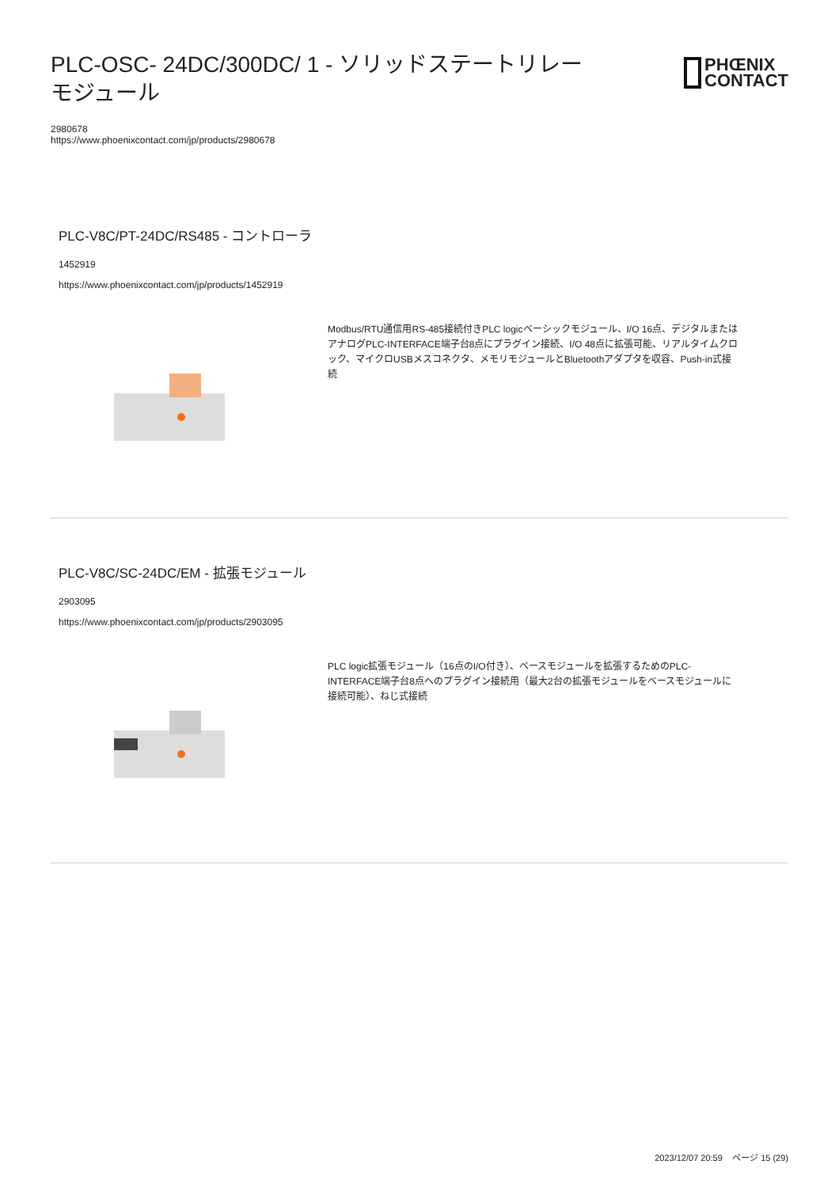PLC-OSC- 24DC/300DC/ 1 - ソリッドステートリレーモジュール
PHŒNIX
CONTACT
2980678
https://www.phoenixcontact.com/jp/products/2980678
PLC-V8C/PT-24DC/RS485 - コントローラ
1452919
https://www.phoenixcontact.com/jp/products/1452919
Modbus/RTU通信用RS-485接続付きPLC logicベーシックモジュール、I/O 16点、デジタルまたはアナログPLC-INTERFACE端子台8点にプラグイン接続、I/O 48点に拡張可能、リアルタイムクロック、マイクロUSBメスコネクタ、メモリモジュールとBluetoothアダプタを収容、Push-in式接続
PLC-V8C/SC-24DC/EM - 拡張モジュール
2903095
https://www.phoenixcontact.com/jp/products/2903095
PLC logic拡張モジュール（16点のI/O付き）、ベースモジュールを拡張するためのPLC-INTERFACE端子台8点へのプラグイン接続用（最大2台の拡張モジュールをベースモジュールに接続可能）、ねじ式接続
2023/12/07 20:59 ページ 15 (29)